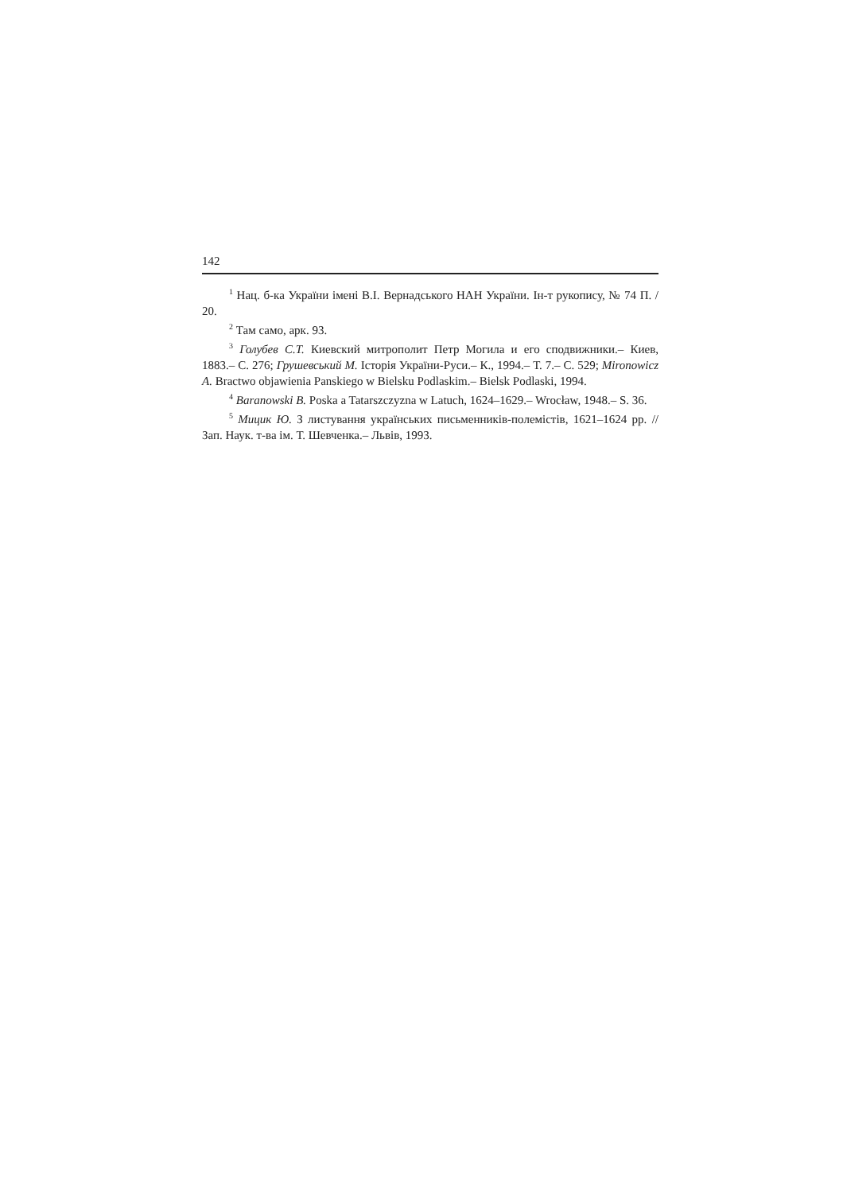142
<sup>1</sup> Нац. б-ка України імені В.І. Вернадського НАН України. Ін-т рукопису, № 74 П. / 20.
<sup>2</sup> Там само, арк. 93.
<sup>3</sup> Голубев С.Т. Киевский митрополит Петр Могила и его сподвижники.– Киев, 1883.– С. 276; Грушевський М. Історія України-Руси.– К., 1994.– Т. 7.– С. 529; Mironowicz A. Bractwo objawienia Panskiego w Bielsku Podlaskim.– Bielsk Podlaski, 1994.
<sup>4</sup> Baranowski B. Poska a Tatarszczyzna w Latuch, 1624–1629.– Wrocław, 1948.– S. 36.
<sup>5</sup> Мицик Ю. З листування українських письменників-полемістів, 1621–1624 рр. // Зап. Наук. т-ва ім. Т. Шевченка.– Львів, 1993.